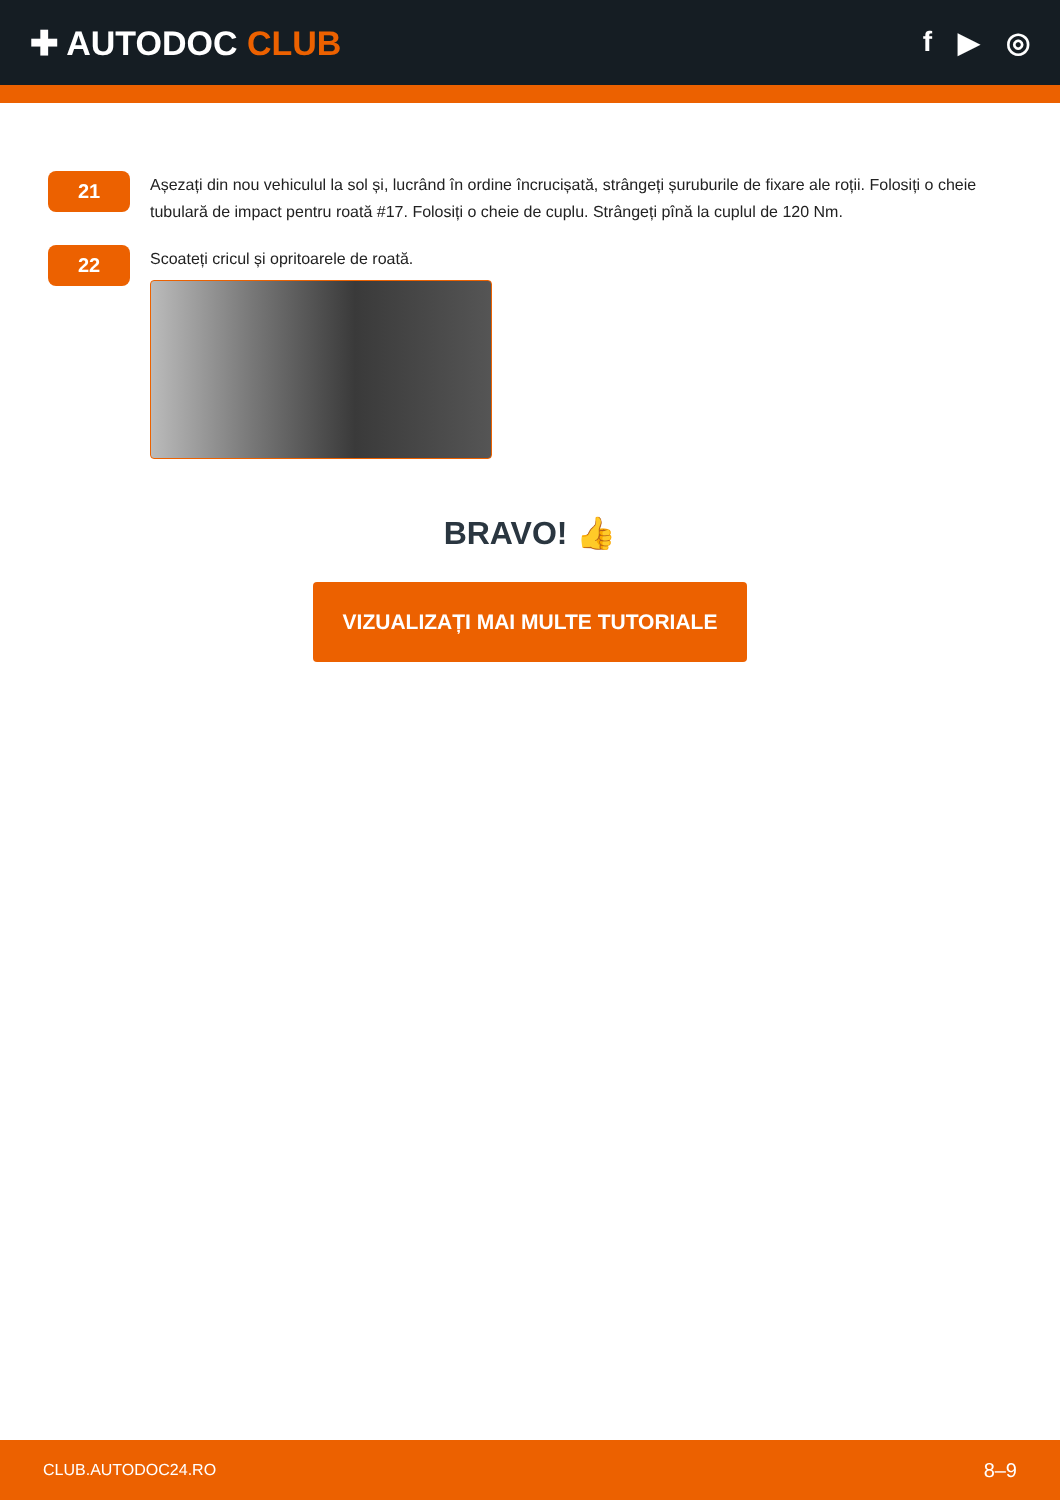✚ AUTODOC CLUB
f ▶ ◎
21
Așezați din nou vehiculul la sol și, lucrând în ordine încrucișată, strângeți șuruburile de fixare ale roții. Folosiți o cheie tubulară de impact pentru roată #17. Folosiți o cheie de cuplu. Strângeți pînă la cuplul de 120 Nm.
22
Scoateți cricul și opritoarele de roată.
BRAVO! 👍
VIZUALIZAȚI MAI MULTE TUTORIALE
CLUB.AUTODOC24.RO 8–9